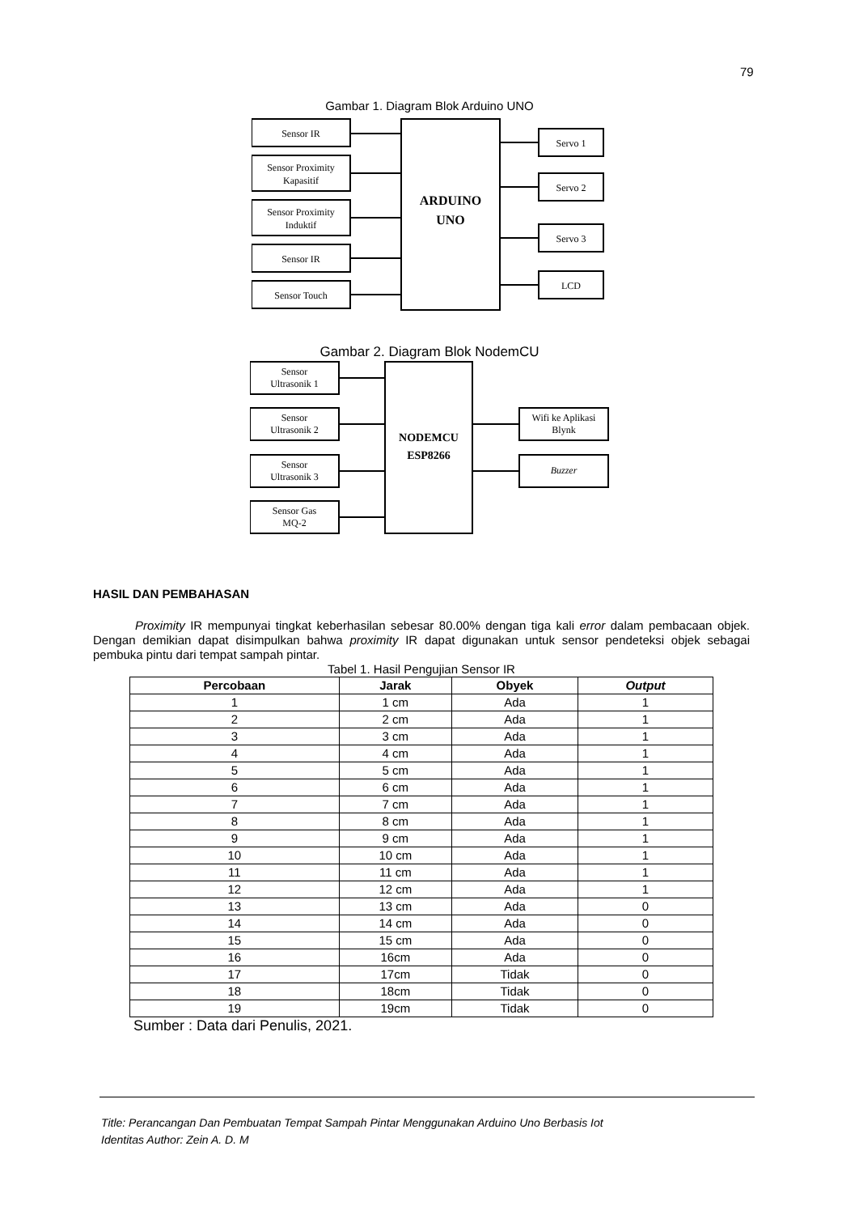79
Gambar 1. Diagram Blok Arduino UNO
Sensor IR
Sensor Proximity
Kapasitif
Sensor Proximity
Induktif
Sensor IR
Sensor Touch
ARDUINO
UNO
Servo 1
Servo 2
Servo 3
LCD
Gambar 2. Diagram Blok NodemCU
Sensor
Ultrasonik 1
Sensor
Ultrasonik 2
Sensor
Ultrasonik 3
Sensor Gas
MQ-2
NODEMCU
ESP8266
Wifi ke Aplikasi
Blynk
Buzzer
HASIL DAN PEMBAHASAN
Proximity IR mempunyai tingkat keberhasilan sebesar 80.00% dengan tiga kali error dalam pembacaan objek. Dengan demikian dapat disimpulkan bahwa proximity IR dapat digunakan untuk sensor pendeteksi objek sebagai pembuka pintu dari tempat sampah pintar.
Tabel 1. Hasil Pengujian Sensor IR
| Percobaan | Jarak | Obyek | Output |
| --- | --- | --- | --- |
| 1 | 1 cm | Ada | 1 |
| 2 | 2 cm | Ada | 1 |
| 3 | 3 cm | Ada | 1 |
| 4 | 4 cm | Ada | 1 |
| 5 | 5 cm | Ada | 1 |
| 6 | 6 cm | Ada | 1 |
| 7 | 7 cm | Ada | 1 |
| 8 | 8 cm | Ada | 1 |
| 9 | 9 cm | Ada | 1 |
| 10 | 10 cm | Ada | 1 |
| 11 | 11 cm | Ada | 1 |
| 12 | 12 cm | Ada | 1 |
| 13 | 13 cm | Ada | 0 |
| 14 | 14 cm | Ada | 0 |
| 15 | 15 cm | Ada | 0 |
| 16 | 16cm | Ada | 0 |
| 17 | 17cm | Tidak | 0 |
| 18 | 18cm | Tidak | 0 |
| 19 | 19cm | Tidak | 0 |
Sumber : Data dari Penulis, 2021.
Title: Perancangan Dan Pembuatan Tempat Sampah Pintar Menggunakan Arduino Uno Berbasis Iot
Identitas Author: Zein A. D. M